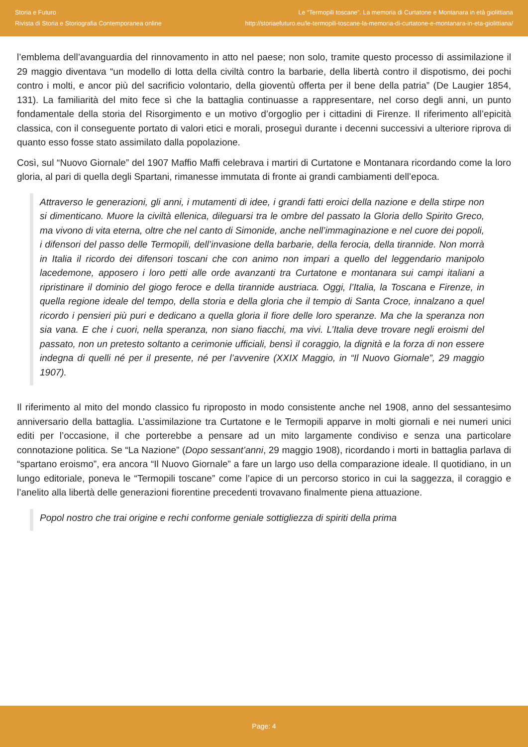Storia e Futuro
Rivista di Storia e Storiografia Contemporanea online
Le “Termopili toscane”. La memoria di Curtatone e Montanara in età giolittiana
http://storiaefuturo.eu/le-termopili-toscane-la-memoria-di-curtatone-e-montanara-in-eta-giolittiana/
l’emblema dell’avanguardia del rinnovamento in atto nel paese; non solo, tramite questo processo di assimilazione il 29 maggio diventava “un modello di lotta della civiltà contro la barbarie, della libertà contro il dispotismo, dei pochi contro i molti, e ancor più del sacrificio volontario, della gioventù offerta per il bene della patria” (De Laugier 1854, 131). La familiarità del mito fece sì che la battaglia continuasse a rappresentare, nel corso degli anni, un punto fondamentale della storia del Risorgimento e un motivo d’orgoglio per i cittadini di Firenze. Il riferimento all’epicità classica, con il conseguente portato di valori etici e morali, proseguì durante i decenni successivi a ulteriore riprova di quanto esso fosse stato assimilato dalla popolazione.
Così, sul “Nuovo Giornale” del 1907 Maffio Maffi celebrava i martiri di Curtatone e Montanara ricordando come la loro gloria, al pari di quella degli Spartani, rimanesse immutata di fronte ai grandi cambiamenti dell’epoca.
Attraverso le generazioni, gli anni, i mutamenti di idee, i grandi fatti eroici della nazione e della stirpe non si dimenticano. Muore la civiltà ellenica, dileguarsi tra le ombre del passato la Gloria dello Spirito Greco, ma vivono di vita eterna, oltre che nel canto di Simonide, anche nell’immaginazione e nel cuore dei popoli, i difensori del passo delle Termopili, dell’invasione della barbarie, della ferocia, della tirannide. Non morrà in Italia il ricordo dei difensori toscani che con animo non impari a quello del leggendario manipolo lacedemone, apposero i loro petti alle orde avanzanti tra Curtatone e montanara sui campi italiani a ripristinare il dominio del giogo feroce e della tirannide austriaca. Oggi, l’Italia, la Toscana e Firenze, in quella regione ideale del tempo, della storia e della gloria che il tempio di Santa Croce, innalzano a quel ricordo i pensieri più puri e dedicano a quella gloria il fiore delle loro speranze. Ma che la speranza non sia vana. E che i cuori, nella speranza, non siano fiacchi, ma vivi. L’Italia deve trovare negli eroismi del passato, non un pretesto soltanto a cerimonie ufficiali, bensì il coraggio, la dignità e la forza di non essere indegna di quelli né per il presente, né per l’avvenire (XXIX Maggio, in “Il Nuovo Giornale”, 29 maggio 1907).
Il riferimento al mito del mondo classico fu riproposto in modo consistente anche nel 1908, anno del sessantesimo anniversario della battaglia. L’assimilazione tra Curtatone e le Termopili apparve in molti giornali e nei numeri unici editi per l’occasione, il che porterebbe a pensare ad un mito largamente condiviso e senza una particolare connotazione politica. Se “La Nazione” (Dopo sessant’anni, 29 maggio 1908), ricordando i morti in battaglia parlava di “spartano eroismo”, era ancora “Il Nuovo Giornale” a fare un largo uso della comparazione ideale. Il quotidiano, in un lungo editoriale, poneva le “Termopili toscane” come l’apice di un percorso storico in cui la saggezza, il coraggio e l’anelito alla libertà delle generazioni fiorentine precedenti trovavano finalmente piena attuazione.
Popol nostro che trai origine e rechi conforme geniale sottigliezza di spiriti della prima
Page: 4